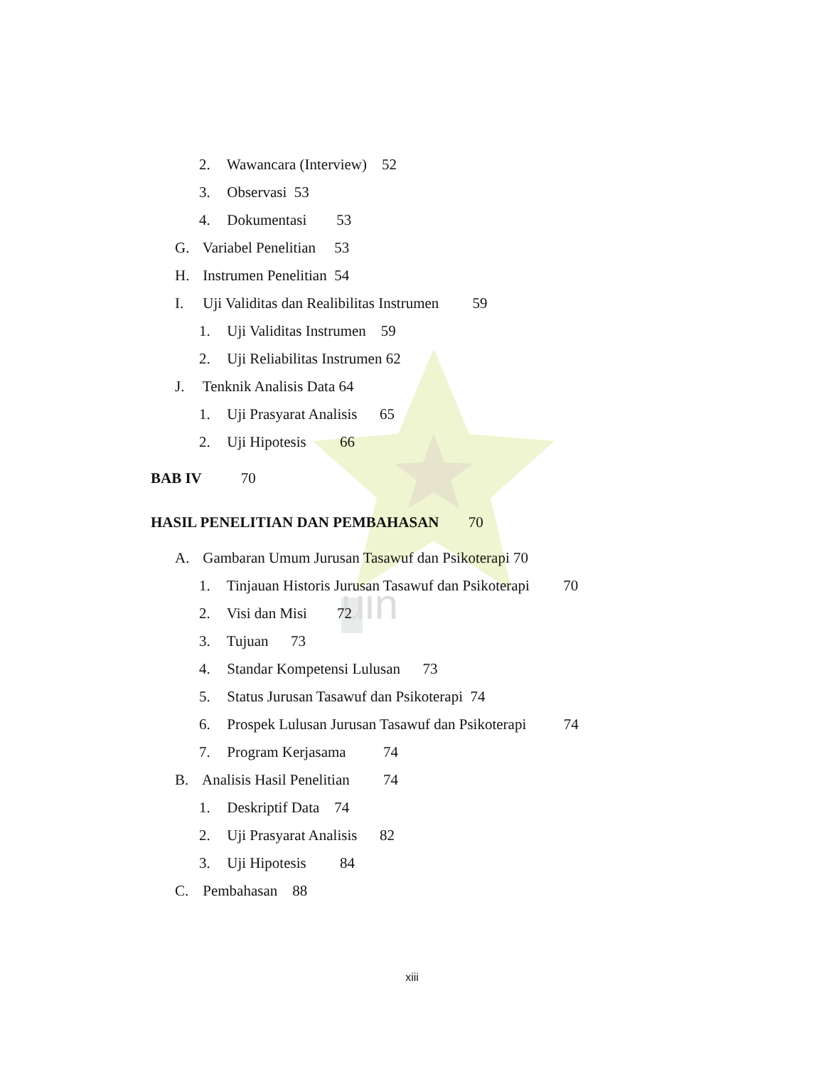uin
2. Wawancara (Interview) 52
3. Observasi 53
4. Dokumentasi 53
G. Variabel Penelitian 53
H. Instrumen Penelitian 54
I. Uji Validitas dan Realibilitas Instrumen 59
1. Uji Validitas Instrumen 59
2. Uji Reliabilitas Instrumen 62
J. Tenknik Analisis Data 64
1. Uji Prasyarat Analisis 65
2. Uji Hipotesis 66
BAB IV 70
HASIL PENELITIAN DAN PEMBAHASAN 70
A. Gambaran Umum Jurusan Tasawuf dan Psikoterapi 70
1. Tinjauan Historis Jurusan Tasawuf dan Psikoterapi 70
2. Visi dan Misi 72
3. Tujuan 73
4. Standar Kompetensi Lulusan 73
5. Status Jurusan Tasawuf dan Psikoterapi 74
6. Prospek Lulusan Jurusan Tasawuf dan Psikoterapi 74
7. Program Kerjasama 74
B. Analisis Hasil Penelitian 74
1. Deskriptif Data 74
2. Uji Prasyarat Analisis 82
3. Uji Hipotesis 84
C. Pembahasan 88
xiii